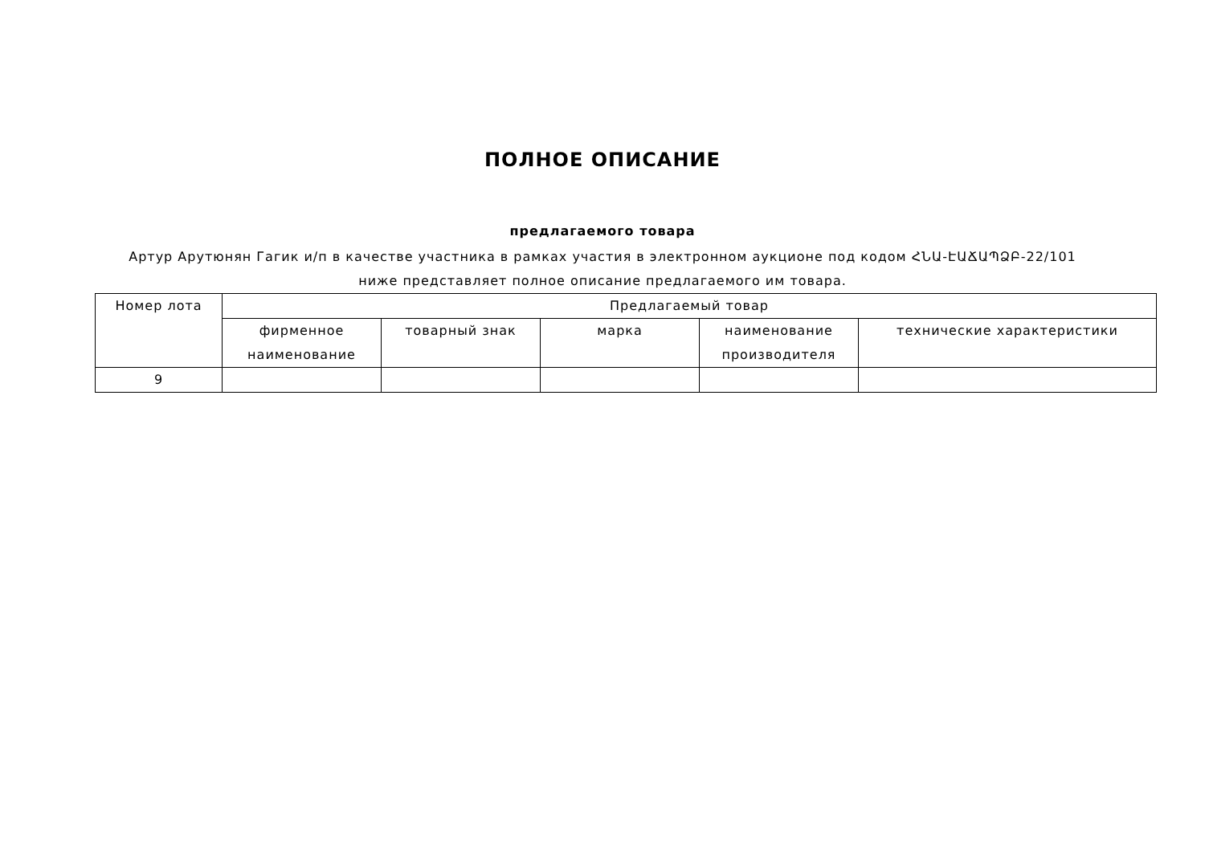ПОЛНОЕ ОПИСАНИЕ
предлагаемого товара
Артур Арутюнян Гагик и/п в качестве участника в рамках участия в электронном аукционе под кодом ՀՆԱ-ԷԱՃԱՊՁԲ-22/101 ниже представляет полное описание предлагаемого им товара.
| Номер лота | Предлагаемый товар | | | | |
| --- | --- | --- | --- | --- | --- |
| | фирменное наименование | товарный знак | марка | наименование производителя | технические характеристики |
| 9 | | | | | |